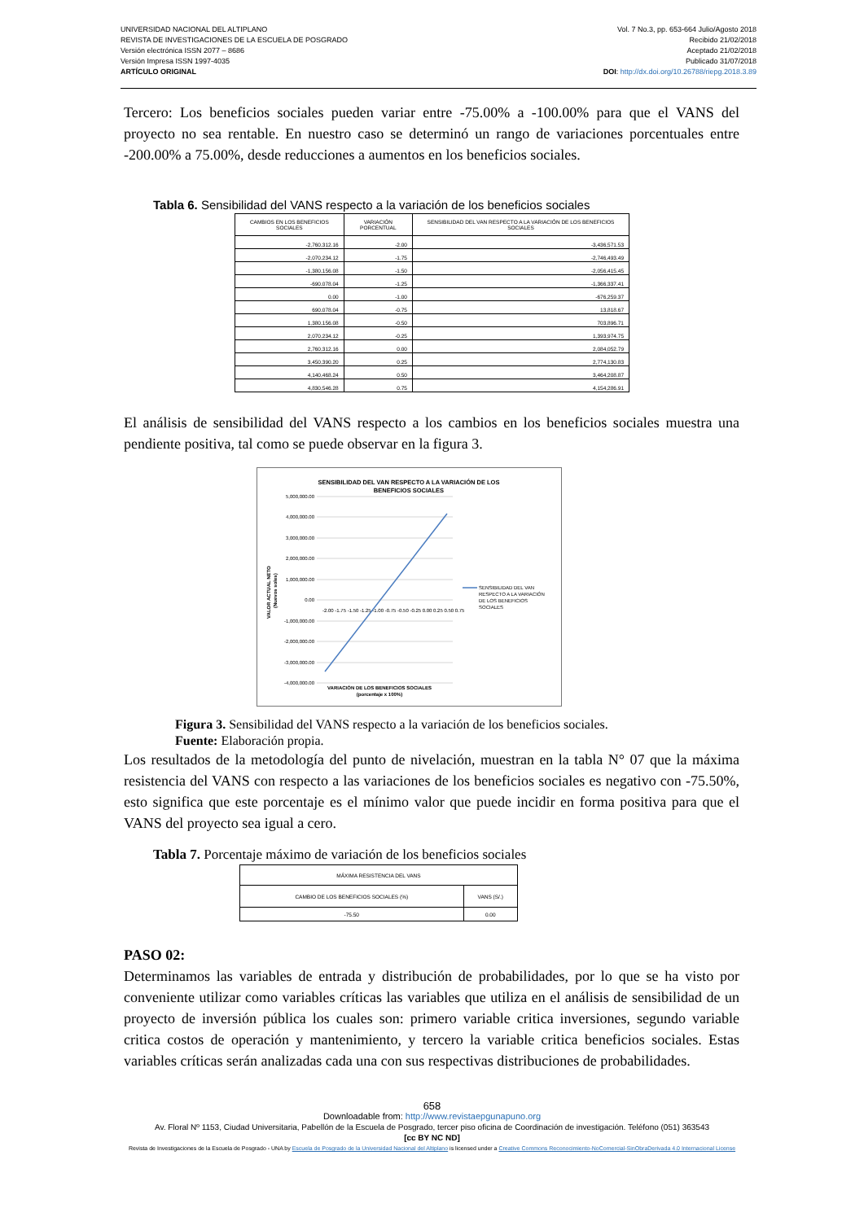UNIVERSIDAD NACIONAL DEL ALTIPLANO
REVISTA DE INVESTIGACIONES DE LA ESCUELA DE POSGRADO
Versión electrónica ISSN 2077 – 8686
Versión Impresa ISSN 1997-4035
ARTÍCULO ORIGINAL
Vol. 7 No.3, pp. 653-664 Julio/Agosto 2018
Recibido 21/02/2018
Aceptado 21/02/2018
Publicado 31/07/2018
DOI: http://dx.doi.org/10.26788/riepg.2018.3.89
Tercero: Los beneficios sociales pueden variar entre -75.00% a -100.00% para que el VANS del proyecto no sea rentable. En nuestro caso se determinó un rango de variaciones porcentuales entre -200.00% a 75.00%, desde reducciones a aumentos en los beneficios sociales.
Tabla 6. Sensibilidad del VANS respecto a la variación de los beneficios sociales
| CAMBIOS EN LOS BENEFICIOS SOCIALES | VARIACIÓN PORCENTUAL | SENSIBILIDAD DEL VAN RESPECTO A LA VARIACIÓN DE LOS BENEFICIOS SOCIALES |
| --- | --- | --- |
| -2,760,312.16 | -2.00 | -3,436,571.53 |
| -2,070,234.12 | -1.75 | -2,746,493.49 |
| -1,380,156.08 | -1.50 | -2,056,415.45 |
| -690,078.04 | -1.25 | -1,366,337.41 |
| 0.00 | -1.00 | -676,259.37 |
| 690,078.04 | -0.75 | 13,818.67 |
| 1,380,156.08 | -0.50 | 703,896.71 |
| 2,070,234.12 | -0.25 | 1,393,974.75 |
| 2,760,312.16 | 0.00 | 2,084,052.79 |
| 3,450,390.20 | 0.25 | 2,774,130.83 |
| 4,140,468.24 | 0.50 | 3,464,208.87 |
| 4,830,546.28 | 0.75 | 4,154,286.91 |
El análisis de sensibilidad del VANS respecto a los cambios en los beneficios sociales muestra una pendiente positiva, tal como se puede observar en la figura 3.
SENSIBILIDAD DEL VAN RESPECTO A LA VARIACIÓN DE LOS
BENEFICIOS SOCIALES
5,000,000.00
4,000,000.00
3,000,000.00
2,000,000.00
1,000,000.00
0.00
-1,000,000.00
-2,000,000.00
-3,000,000.00
-4,000,000.00
-2.00 -1.75 -1.50 -1.25 -1.00 -0.75 -0.50 -0.25 0.00 0.25 0.50 0.75
VARIACIÓN DE LOS BENEFICIOS SOCIALES
(porcentaje x 100%)
VALOR ACTUAL NETO
(Nuevos soles)
SENSIBILIDAD DEL VAN
RESPECTO A LA VARIACIÓN
DE LOS BENEFICIOS
SOCIALES
Figura 3. Sensibilidad del VANS respecto a la variación de los beneficios sociales.
Fuente: Elaboración propia.
Los resultados de la metodología del punto de nivelación, muestran en la tabla N° 07 que la máxima resistencia del VANS con respecto a las variaciones de los beneficios sociales es negativo con -75.50%, esto significa que este porcentaje es el mínimo valor que puede incidir en forma positiva para que el VANS del proyecto sea igual a cero.
Tabla 7. Porcentaje máximo de variación de los beneficios sociales
| MÁXIMA RESISTENCIA DEL VANS | |
| CAMBIO DE LOS BENEFICIOS SOCIALES (%) | VANS (S/.) |
| -75.50 | 0.00 |
PASO 02:
Determinamos las variables de entrada y distribución de probabilidades, por lo que se ha visto por conveniente utilizar como variables críticas las variables que utiliza en el análisis de sensibilidad de un proyecto de inversión pública los cuales son: primero variable critica inversiones, segundo variable critica costos de operación y mantenimiento, y tercero la variable critica beneficios sociales. Estas variables críticas serán analizadas cada una con sus respectivas distribuciones de probabilidades.
658
Downloadable from: http://www.revistaepgunapuno.org
Av. Floral Nº 1153, Ciudad Universitaria, Pabellón de la Escuela de Posgrado, tercer piso oficina de Coordinación de investigación. Teléfono (051) 363543
[cc BY NC ND]
Revista de Investigaciones de la Escuela de Posgrado - UNA by Escuela de Posgrado de la Universidad Nacional del Altiplano is licensed under a Creative Commons Reconocimiento-NoComercial-SinObraDerivada 4.0 Internacional License